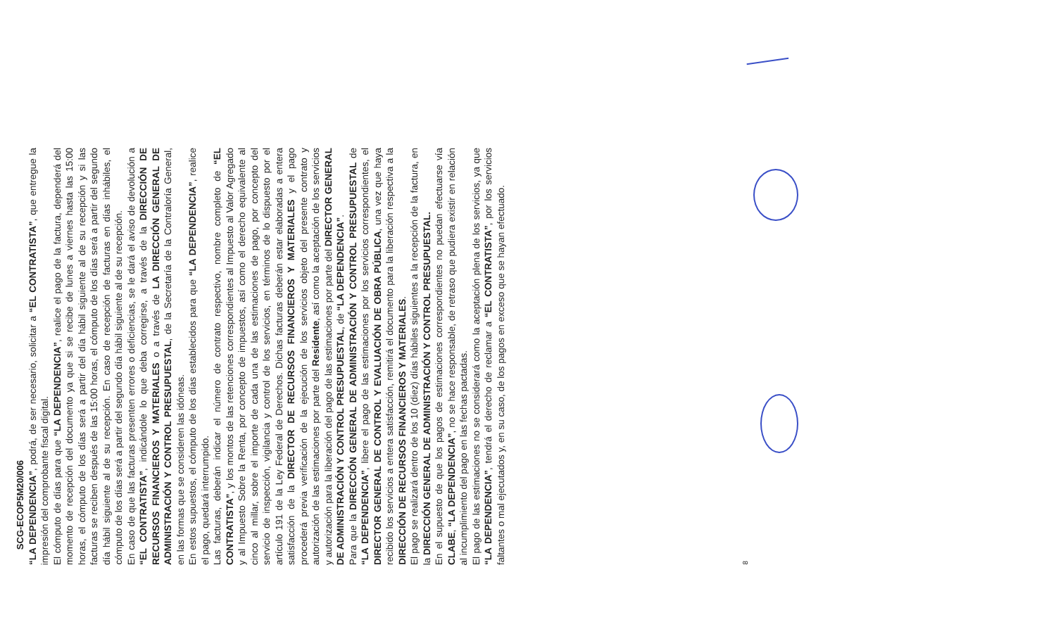SCG-ECOP5M20/006
“LA DEPENDENCIA”, podrá, de ser necesario, solicitar a “EL CONTRATISTA”, que entregue la impresión del comprobante fiscal digital.
El cómputo de días para que “LA DEPENDENCIA”, realice el pago de la factura, dependerá del momento de recepción del documento ya que si se recibe de lunes a viernes hasta las 15:00 horas, el cómputo de los días será a partir del día hábil siguiente al de su recepción y si las facturas se reciben después de las 15:00 horas, el cómputo de los días será a partir del segundo día hábil siguiente al de su recepción. En caso de recepción de facturas en días inhábiles, el cómputo de los días será a partir del segundo día hábil siguiente al de su recepción.
En caso de que las facturas presenten errores o deficiencias, se le dará el aviso de devolución a “EL CONTRATISTA”, indicándole lo que deba corregirse, a través de la DIRECCIÓN DE RECURSOS FINANCIEROS Y MATERIALES o a través de LA DIRECCIÓN GENERAL DE ADMINISTRACIÓN Y CONTROL PRESUPUESTAL, de la Secretaría de la Contraloría General, en las formas que se consideren las idóneas.
En estos supuestos, el cómputo de los días establecidos para que “LA DEPENDENCIA”, realice el pago, quedará interrumpido.
Las facturas, deberán indicar el número de contrato respectivo, nombre completo de “EL CONTRATISTA”, y los montos de las retenciones correspondientes al Impuesto al Valor Agregado y al Impuesto Sobre la Renta, por concepto de impuestos, así como el derecho equivalente al cinco al millar, sobre el importe de cada una de las estimaciones de pago, por concepto del servicio de inspección, vigilancia y control de los servicios, en términos de lo dispuesto por el artículo 191 de la Ley Federal de Derechos. Dichas facturas deberán estar elaboradas a entera satisfacción de la DIRECTOR DE RECURSOS FINANCIEROS Y MATERIALES y el pago procederá previa verificación de la ejecución de los servicios objeto del presente contrato y autorización de las estimaciones por parte del Residente, así como la aceptación de los servicios y autorización para la liberación del pago de las estimaciones por parte del DIRECTOR GENERAL DE ADMINISTRACIÓN Y CONTROL PRESUPUESTAL, de “LA DEPENDENCIA”.
Para que la DIRECCIÓN GENERAL DE ADMINISTRACIÓN Y CONTROL PRESUPUESTAL de “LA DEPENDENCIA”, libere el pago de las estimaciones por los servicios correspondientes, el DIRECTOR GENERAL DE CONTROL Y EVALUACIÓN DE OBRA PÚBLICA, una vez que haya recibido los servicios a entera satisfacción, remitirá el documento para la liberación respectiva a la DIRECCIÓN DE RECURSOS FINANCIEROS Y MATERIALES.
El pago se realizará dentro de los 10 (diez) días hábiles siguientes a la recepción de la factura, en la DIRECCIÓN GENERAL DE ADMINISTRACIÓN Y CONTROL PRESUPUESTAL.
En el supuesto de que los pagos de estimaciones correspondientes no puedan efectuarse vía CLABE, “LA DEPENDENCIA”, no se hace responsable, de retraso que pudiera existir en relación al incumplimiento del pago en las fechas pactadas.
El pago de las estimaciones no se considerará como la aceptación plena de los servicios, ya que “LA DEPENDENCIA”, tendrá el derecho de reclamar a “EL CONTRATISTA”, por los servicios faltantes o mal ejecutados y, en su caso, de los pagos en exceso que se hayan efectuado.
8